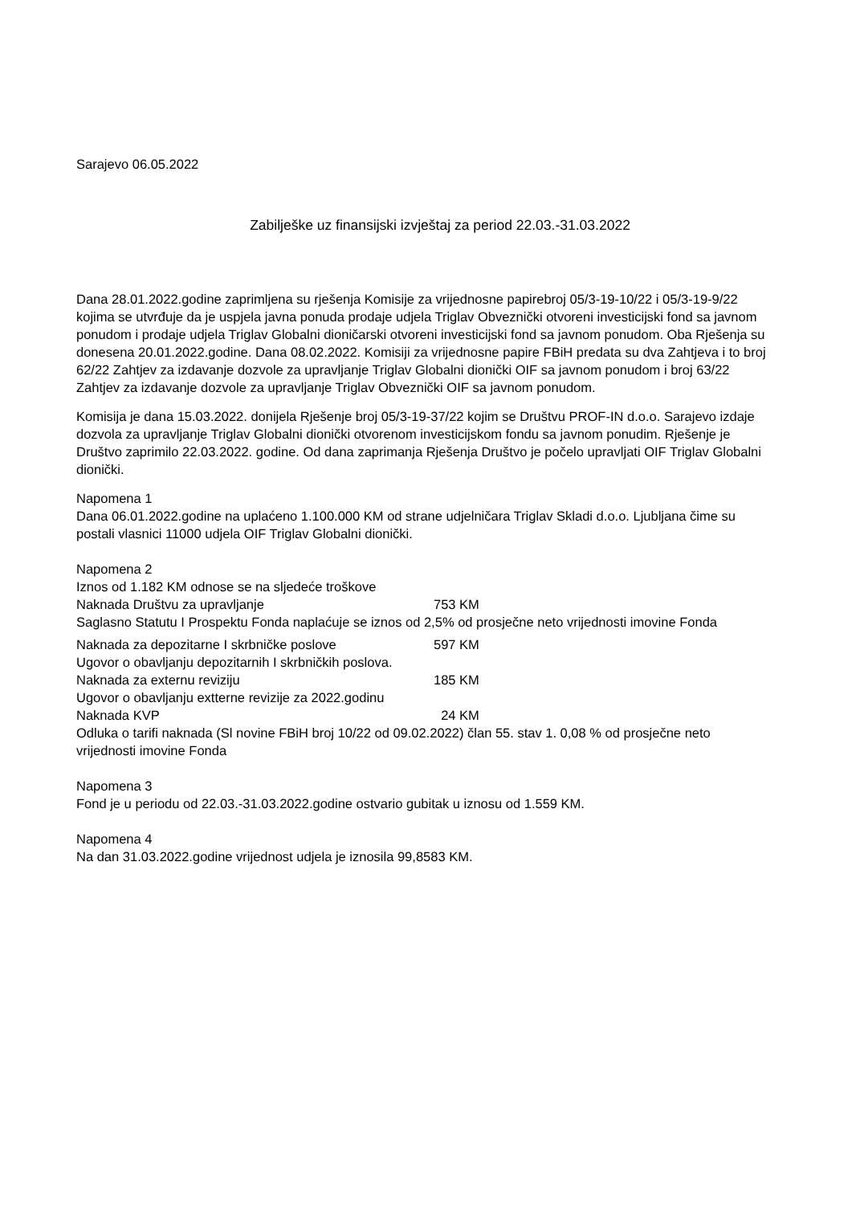Sarajevo 06.05.2022
Zabilješke uz finansijski izvještaj za period 22.03.-31.03.2022
Dana 28.01.2022.godine zaprimljena su rješenja Komisije za vrijednosne papirebroj 05/3-19-10/22 i 05/3-19-9/22 kojima se utvrđuje da je uspjela javna ponuda prodaje udjela Triglav Obveznički otvoreni investicijski fond sa javnom ponudom i prodaje udjela Triglav Globalni dioničarski otvoreni investicijski fond sa javnom ponudom. Oba Rješenja su donesena 20.01.2022.godine. Dana 08.02.2022. Komisiji za vrijednosne papire FBiH predata su dva Zahtjeva i to broj 62/22 Zahtjev za izdavanje dozvole za upravljanje Triglav Globalni dionički OIF sa javnom ponudom i broj 63/22 Zahtjev za izdavanje dozvole za upravljanje Triglav Obveznički OIF sa javnom ponudom.
Komisija je dana 15.03.2022. donijela Rješenje broj 05/3-19-37/22 kojim se Društvu PROF-IN d.o.o. Sarajevo izdaje dozvola za upravljanje Triglav Globalni dionički otvorenom investicijskom fondu sa javnom ponudim. Rješenje je Društvo zaprimilo 22.03.2022. godine. Od dana zaprimanja Rješenja Društvo je počelo upravljati OIF Triglav Globalni dionički.
Napomena 1
Dana 06.01.2022.godine na uplaćeno 1.100.000 KM od strane udjelničara Triglav Skladi d.o.o. Ljubljana čime su postali vlasnici 11000 udjela OIF Triglav Globalni dionički.
Napomena 2
Iznos od 1.182 KM odnose se na sljedeće troškove
Naknada Društvu za upravljanje 753 KM
Saglasno Statutu I Prospektu Fonda naplaćuje se iznos od 2,5% od prosječne neto vrijednosti imovine Fonda
Naknada za depozitarne I skrbničke poslove 597 KM
Ugovor o obavljanju depozitarnih I skrbničkih poslova.
Naknada za externu reviziju 185 KM
Ugovor o obavljanju extterne revizije za 2022.godinu
Naknada KVP 24 KM
Odluka o tarifi naknada (Sl novine FBiH broj 10/22 od 09.02.2022) član 55. stav 1. 0,08 % od prosječne neto vrijednosti imovine Fonda
Napomena 3
Fond je u periodu od 22.03.-31.03.2022.godine ostvario gubitak u iznosu od 1.559 KM.
Napomena 4
Na dan 31.03.2022.godine vrijednost udjela je iznosila 99,8583 KM.